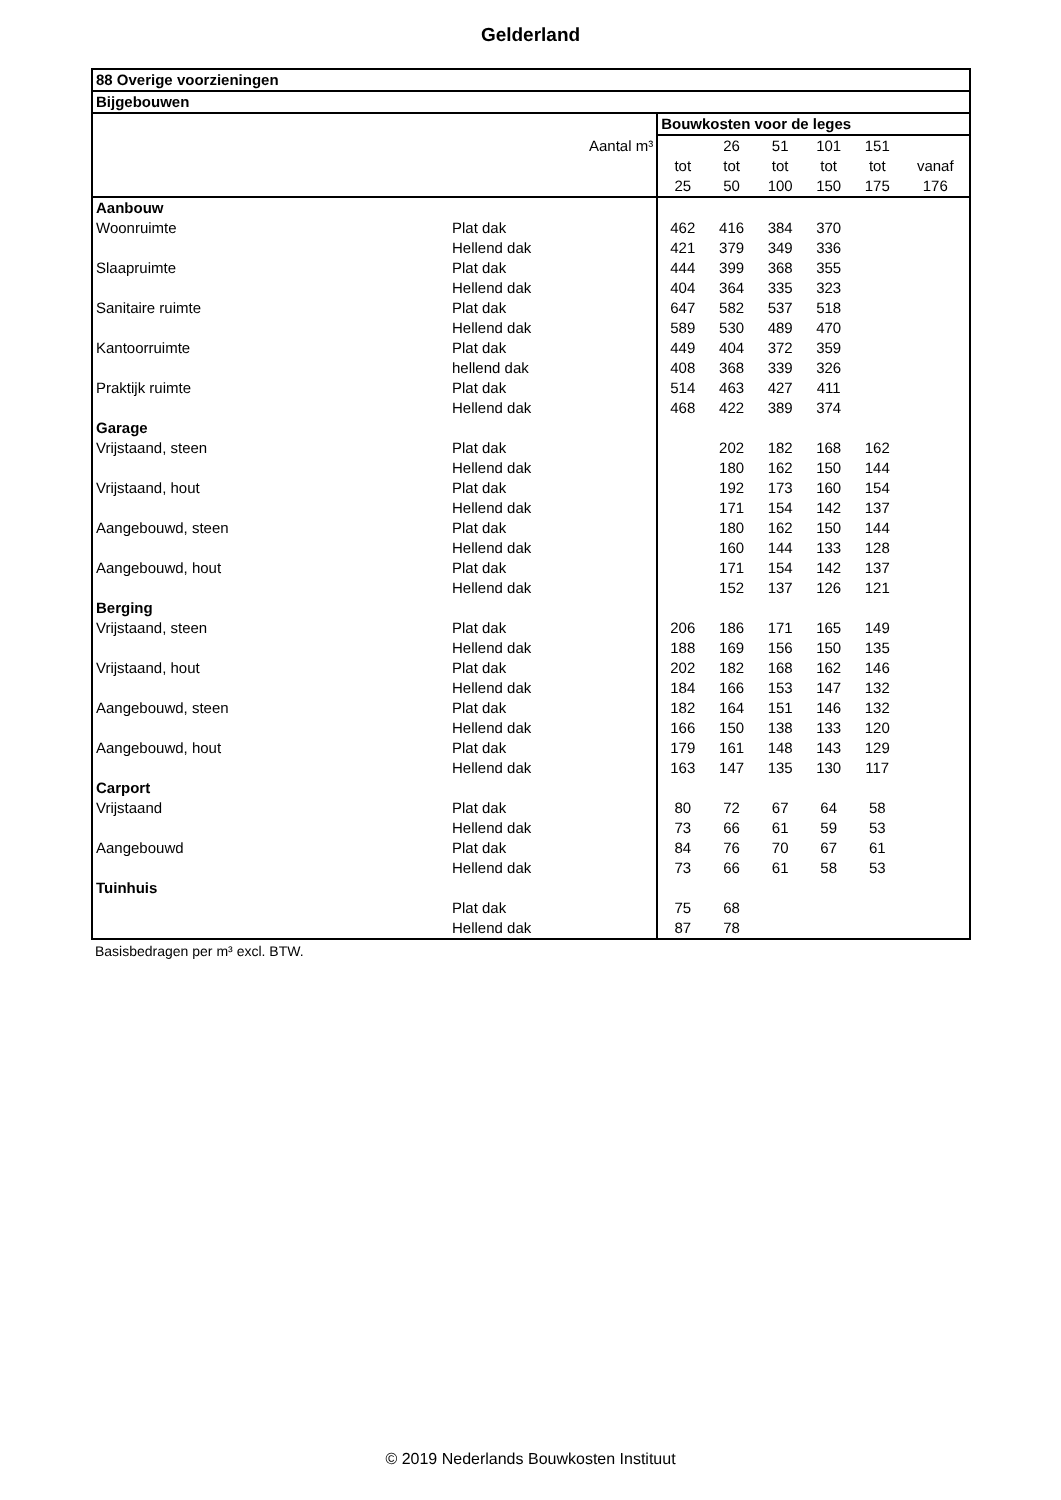Gelderland
| 88 Overige voorzieningen | | | | | | | |
| Bijgebouwen | | | | | | | |
| | | Bouwkosten voor de leges | | | | | |
| Aantal m³ | | | 26 | 51 | 101 | 151 | |
| | | tot | tot | tot | tot | tot | vanaf |
| | | 25 | 50 | 100 | 150 | 175 | 176 |
| Aanbouw | | | | | | | |
| Woonruimte | Plat dak | 462 | 416 | 384 | 370 | | |
| | Hellend dak | 421 | 379 | 349 | 336 | | |
| Slaapruimte | Plat dak | 444 | 399 | 368 | 355 | | |
| | Hellend dak | 404 | 364 | 335 | 323 | | |
| Sanitaire ruimte | Plat dak | 647 | 582 | 537 | 518 | | |
| | Hellend dak | 589 | 530 | 489 | 470 | | |
| Kantoorruimte | Plat dak | 449 | 404 | 372 | 359 | | |
| | hellend dak | 408 | 368 | 339 | 326 | | |
| Praktijk ruimte | Plat dak | 514 | 463 | 427 | 411 | | |
| | Hellend dak | 468 | 422 | 389 | 374 | | |
| Garage | | | | | | | |
| Vrijstaand, steen | Plat dak | | 202 | 182 | 168 | 162 | |
| | Hellend dak | | 180 | 162 | 150 | 144 | |
| Vrijstaand, hout | Plat dak | | 192 | 173 | 160 | 154 | |
| | Hellend dak | | 171 | 154 | 142 | 137 | |
| Aangebouwd, steen | Plat dak | | 180 | 162 | 150 | 144 | |
| | Hellend dak | | 160 | 144 | 133 | 128 | |
| Aangebouwd, hout | Plat dak | | 171 | 154 | 142 | 137 | |
| | Hellend dak | | 152 | 137 | 126 | 121 | |
| Berging | | | | | | | |
| Vrijstaand, steen | Plat dak | 206 | 186 | 171 | 165 | 149 | |
| | Hellend dak | 188 | 169 | 156 | 150 | 135 | |
| Vrijstaand, hout | Plat dak | 202 | 182 | 168 | 162 | 146 | |
| | Hellend dak | 184 | 166 | 153 | 147 | 132 | |
| Aangebouwd, steen | Plat dak | 182 | 164 | 151 | 146 | 132 | |
| | Hellend dak | 166 | 150 | 138 | 133 | 120 | |
| Aangebouwd, hout | Plat dak | 179 | 161 | 148 | 143 | 129 | |
| | Hellend dak | 163 | 147 | 135 | 130 | 117 | |
| Carport | | | | | | | |
| Vrijstaand | Plat dak | 80 | 72 | 67 | 64 | 58 | |
| | Hellend dak | 73 | 66 | 61 | 59 | 53 | |
| Aangebouwd | Plat dak | 84 | 76 | 70 | 67 | 61 | |
| | Hellend dak | 73 | 66 | 61 | 58 | 53 | |
| Tuinhuis | | | | | | | |
| | Plat dak | 75 | 68 | | | | |
| | Hellend dak | 87 | 78 | | | | |
Basisbedragen per m³ excl. BTW.
© 2019 Nederlands Bouwkosten Instituut